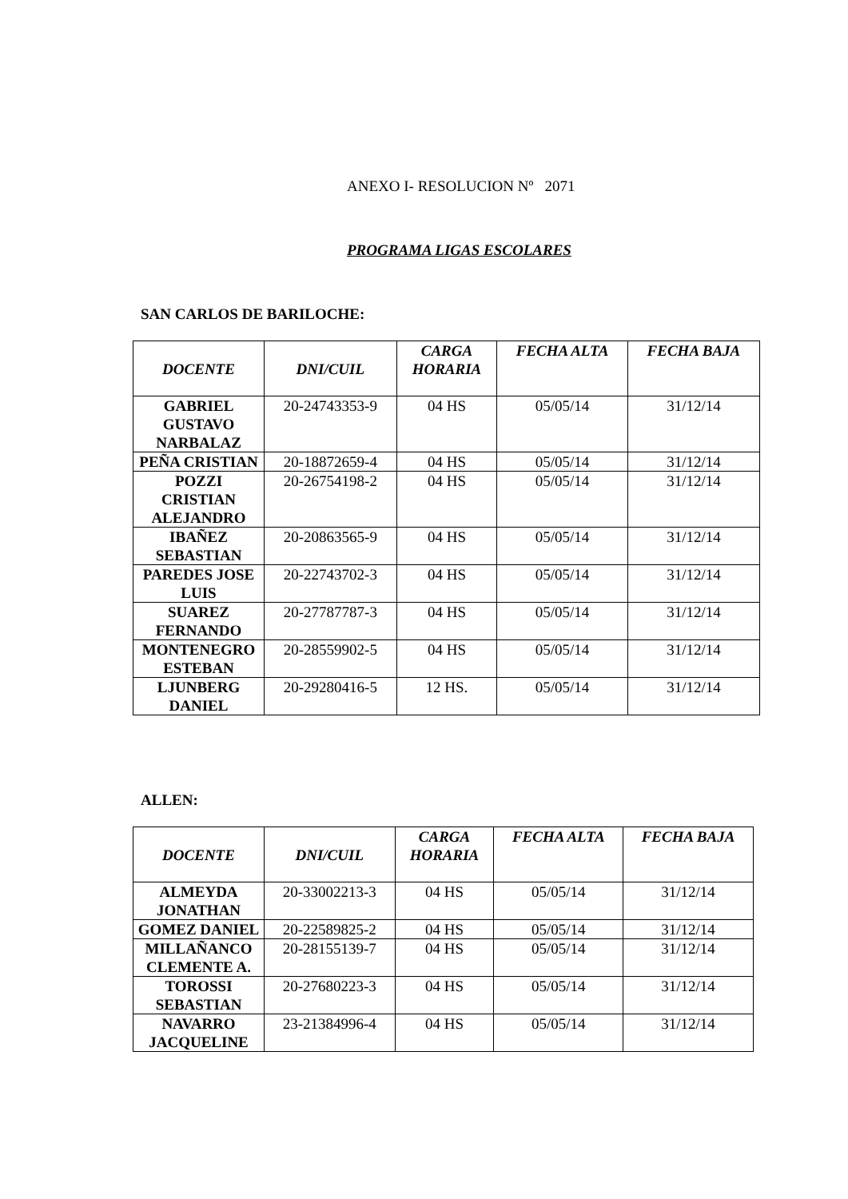ANEXO I- RESOLUCION Nº 2071
PROGRAMA LIGAS ESCOLARES
SAN CARLOS DE BARILOCHE:
| DOCENTE | DNI/CUIL | CARGA HORARIA | FECHA ALTA | FECHA BAJA |
| --- | --- | --- | --- | --- |
| GABRIEL GUSTAVO NARBALAZ | 20-24743353-9 | 04 HS | 05/05/14 | 31/12/14 |
| PEÑA CRISTIAN | 20-18872659-4 | 04 HS | 05/05/14 | 31/12/14 |
| POZZI CRISTIAN ALEJANDRO | 20-26754198-2 | 04 HS | 05/05/14 | 31/12/14 |
| IBAÑEZ SEBASTIAN | 20-20863565-9 | 04 HS | 05/05/14 | 31/12/14 |
| PAREDES JOSE LUIS | 20-22743702-3 | 04 HS | 05/05/14 | 31/12/14 |
| SUAREZ FERNANDO | 20-27787787-3 | 04 HS | 05/05/14 | 31/12/14 |
| MONTENEGRO ESTEBAN | 20-28559902-5 | 04 HS | 05/05/14 | 31/12/14 |
| LJUNBERG DANIEL | 20-29280416-5 | 12 HS. | 05/05/14 | 31/12/14 |
ALLEN:
| DOCENTE | DNI/CUIL | CARGA HORARIA | FECHA ALTA | FECHA BAJA |
| --- | --- | --- | --- | --- |
| ALMEYDA JONATHAN | 20-33002213-3 | 04 HS | 05/05/14 | 31/12/14 |
| GOMEZ DANIEL | 20-22589825-2 | 04 HS | 05/05/14 | 31/12/14 |
| MILLAÑANCO CLEMENTE A. | 20-28155139-7 | 04 HS | 05/05/14 | 31/12/14 |
| TOROSSI SEBASTIAN | 20-27680223-3 | 04 HS | 05/05/14 | 31/12/14 |
| NAVARRO JACQUELINE | 23-21384996-4 | 04 HS | 05/05/14 | 31/12/14 |